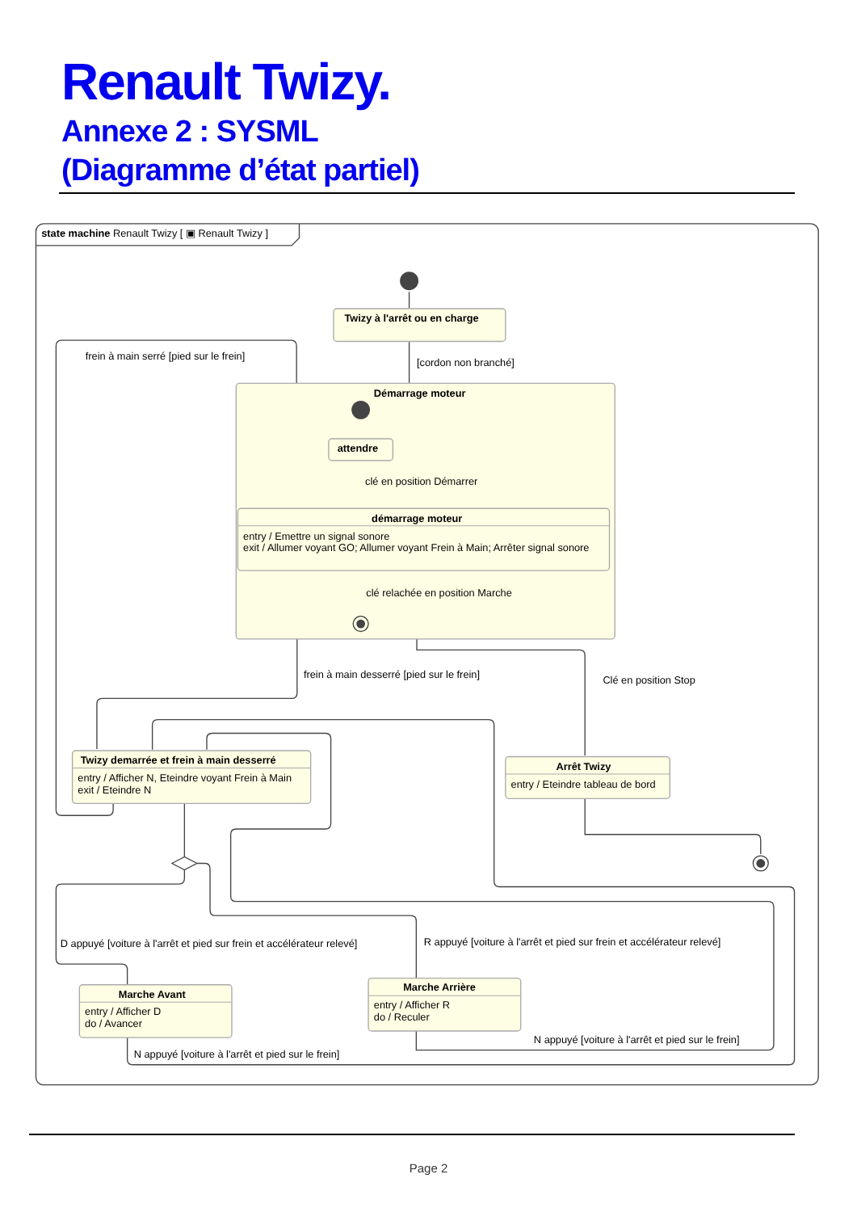Renault Twizy.
Annexe 2 : SYSML
(Diagramme d’état partiel)
state machine Renault Twizy [ ▣ Renault Twizy ]
Twizy à l'arrêt ou en charge
frein à main serré [pied sur le frein]
[cordon non branché]
Démarrage moteur
attendre
clé en position Démarrer
démarrage moteur
entry / Emettre un signal sonore
exit / Allumer voyant GO; Allumer voyant Frein à Main; Arrêter signal sonore
clé relachée en position Marche
frein à main desserré [pied sur le frein]
Clé en position Stop
Twizy demarrée et frein à main desserré
entry / Afficher N, Eteindre voyant Frein à Main
exit / Eteindre N
Arrêt Twizy
entry / Eteindre tableau de bord
D appuyé [voiture à l'arrêt et pied sur frein et accélérateur relevé]
R appuyé [voiture à l'arrêt et pied sur frein et accélérateur relevé]
Marche Arrière
entry / Afficher R
do / Reculer
Marche Avant
entry / Afficher D
do / Avancer
N appuyé [voiture à l'arrêt et pied sur le frein]
N appuyé [voiture à l'arrêt et pied sur le frein]
Page 2